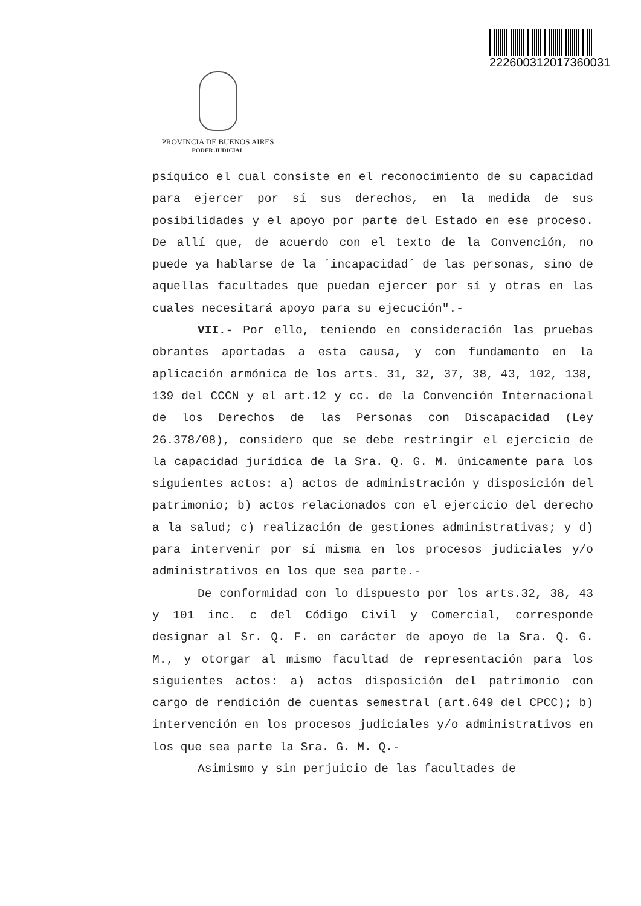222600312017360031
PROVINCIA DE BUENOS AIRES
PODER JUDICIAL
psíquico el cual consiste en el reconocimiento de su capacidad para ejercer por sí sus derechos, en la medida de sus posibilidades y el apoyo por parte del Estado en ese proceso. De allí que, de acuerdo con el texto de la Convención, no puede ya hablarse de la ´incapacidad´ de las personas, sino de aquellas facultades que puedan ejercer por sí y otras en las cuales necesitará apoyo para su ejecución".-
VII.- Por ello, teniendo en consideración las pruebas obrantes aportadas a esta causa, y con fundamento en la aplicación armónica de los arts. 31, 32, 37, 38, 43, 102, 138, 139 del CCCN y el art.12 y cc. de la Convención Internacional de los Derechos de las Personas con Discapacidad (Ley 26.378/08), considero que se debe restringir el ejercicio de la capacidad jurídica de la Sra. Q. G. M. únicamente para los siguientes actos: a) actos de administración y disposición del patrimonio; b) actos relacionados con el ejercicio del derecho a la salud; c) realización de gestiones administrativas; y d) para intervenir por sí misma en los procesos judiciales y/o administrativos en los que sea parte.-
De conformidad con lo dispuesto por los arts.32, 38, 43 y 101 inc. c del Código Civil y Comercial, corresponde designar al Sr. Q. F. en carácter de apoyo de la Sra. Q. G. M., y otorgar al mismo facultad de representación para los siguientes actos: a) actos disposición del patrimonio con cargo de rendición de cuentas semestral (art.649 del CPCC); b) intervención en los procesos judiciales y/o administrativos en los que sea parte la Sra. G. M. Q.-
Asimismo y sin perjuicio de las facultades de